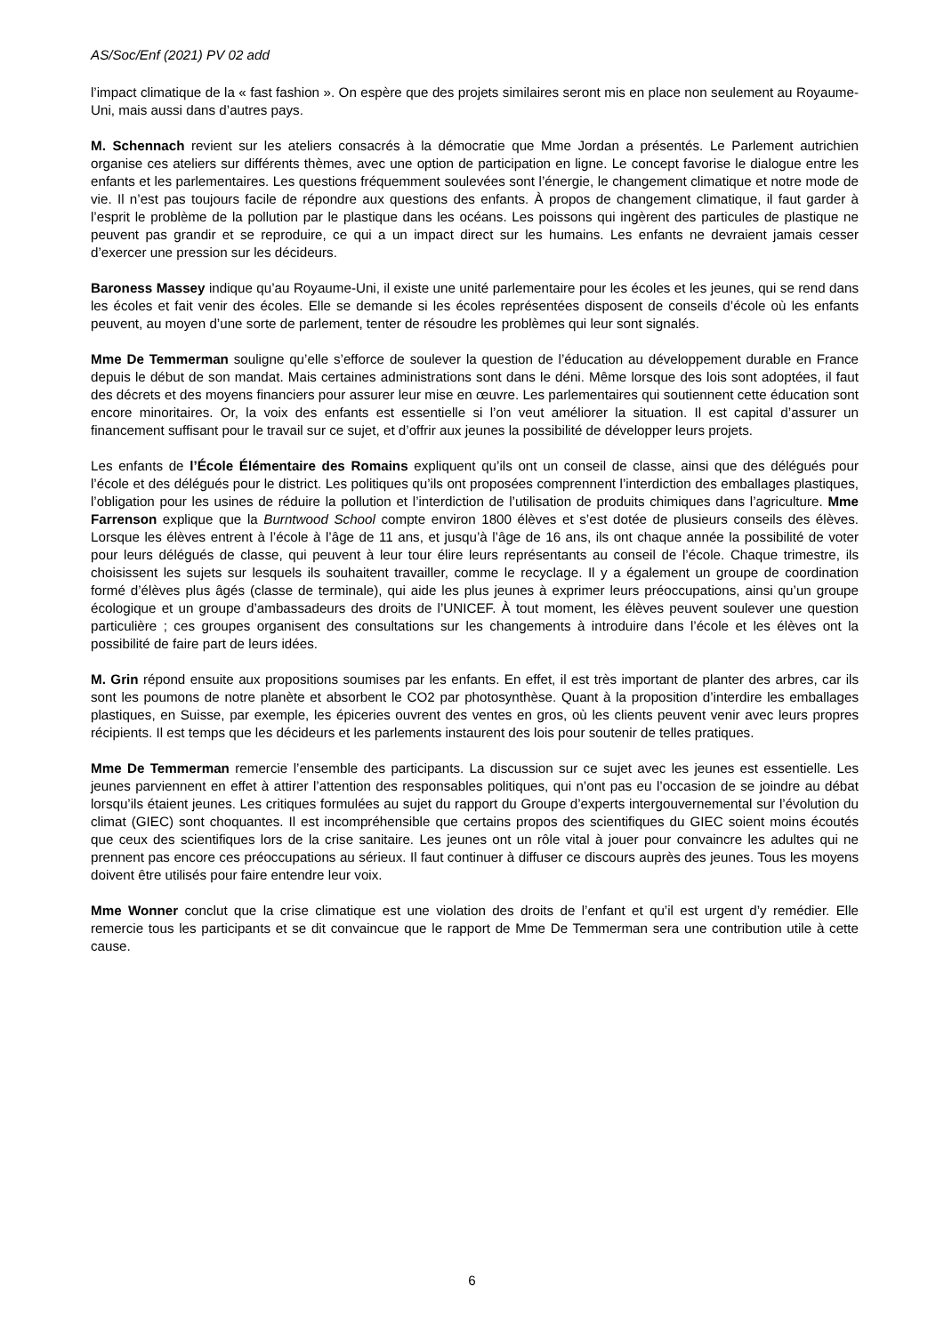AS/Soc/Enf (2021) PV 02 add
l’impact climatique de la « fast fashion ». On espère que des projets similaires seront mis en place non seulement au Royaume-Uni, mais aussi dans d’autres pays.
M. Schennach revient sur les ateliers consacrés à la démocratie que Mme Jordan a présentés. Le Parlement autrichien organise ces ateliers sur différents thèmes, avec une option de participation en ligne. Le concept favorise le dialogue entre les enfants et les parlementaires. Les questions fréquemment soulevées sont l’énergie, le changement climatique et notre mode de vie. Il n’est pas toujours facile de répondre aux questions des enfants. À propos de changement climatique, il faut garder à l’esprit le problème de la pollution par le plastique dans les océans. Les poissons qui ingèrent des particules de plastique ne peuvent pas grandir et se reproduire, ce qui a un impact direct sur les humains. Les enfants ne devraient jamais cesser d’exercer une pression sur les décideurs.
Baroness Massey indique qu’au Royaume-Uni, il existe une unité parlementaire pour les écoles et les jeunes, qui se rend dans les écoles et fait venir des écoles. Elle se demande si les écoles représentées disposent de conseils d’école où les enfants peuvent, au moyen d’une sorte de parlement, tenter de résoudre les problèmes qui leur sont signalés.
Mme De Temmerman souligne qu’elle s’efforce de soulever la question de l’éducation au développement durable en France depuis le début de son mandat. Mais certaines administrations sont dans le déni. Même lorsque des lois sont adoptées, il faut des décrets et des moyens financiers pour assurer leur mise en œuvre. Les parlementaires qui soutiennent cette éducation sont encore minoritaires. Or, la voix des enfants est essentielle si l’on veut améliorer la situation. Il est capital d’assurer un financement suffisant pour le travail sur ce sujet, et d’offrir aux jeunes la possibilité de développer leurs projets.
Les enfants de l’École Élémentaire des Romains expliquent qu’ils ont un conseil de classe, ainsi que des délégués pour l’école et des délégués pour le district. Les politiques qu’ils ont proposées comprennent l’interdiction des emballages plastiques, l’obligation pour les usines de réduire la pollution et l’interdiction de l’utilisation de produits chimiques dans l’agriculture. Mme Farrenson explique que la Burntwood School compte environ 1800 élèves et s’est dotée de plusieurs conseils des élèves. Lorsque les élèves entrent à l’école à l’âge de 11 ans, et jusqu’à l’âge de 16 ans, ils ont chaque année la possibilité de voter pour leurs délégués de classe, qui peuvent à leur tour élire leurs représentants au conseil de l’école. Chaque trimestre, ils choisissent les sujets sur lesquels ils souhaitent travailler, comme le recyclage. Il y a également un groupe de coordination formé d’élèves plus âgés (classe de terminale), qui aide les plus jeunes à exprimer leurs préoccupations, ainsi qu’un groupe écologique et un groupe d’ambassadeurs des droits de l’UNICEF. À tout moment, les élèves peuvent soulever une question particulière ; ces groupes organisent des consultations sur les changements à introduire dans l’école et les élèves ont la possibilité de faire part de leurs idées.
M. Grin répond ensuite aux propositions soumises par les enfants. En effet, il est très important de planter des arbres, car ils sont les poumons de notre planète et absorbent le CO2 par photosynthèse. Quant à la proposition d’interdire les emballages plastiques, en Suisse, par exemple, les épiceries ouvrent des ventes en gros, où les clients peuvent venir avec leurs propres récipients. Il est temps que les décideurs et les parlements instaurent des lois pour soutenir de telles pratiques.
Mme De Temmerman remercie l’ensemble des participants. La discussion sur ce sujet avec les jeunes est essentielle. Les jeunes parviennent en effet à attirer l’attention des responsables politiques, qui n’ont pas eu l’occasion de se joindre au débat lorsqu’ils étaient jeunes. Les critiques formulées au sujet du rapport du Groupe d’experts intergouvernemental sur l’évolution du climat (GIEC) sont choquantes. Il est incompréhensible que certains propos des scientifiques du GIEC soient moins écoutés que ceux des scientifiques lors de la crise sanitaire. Les jeunes ont un rôle vital à jouer pour convaincre les adultes qui ne prennent pas encore ces préoccupations au sérieux. Il faut continuer à diffuser ce discours auprès des jeunes. Tous les moyens doivent être utilisés pour faire entendre leur voix.
Mme Wonner conclut que la crise climatique est une violation des droits de l’enfant et qu’il est urgent d’y remédier. Elle remercie tous les participants et se dit convaincue que le rapport de Mme De Temmerman sera une contribution utile à cette cause.
6